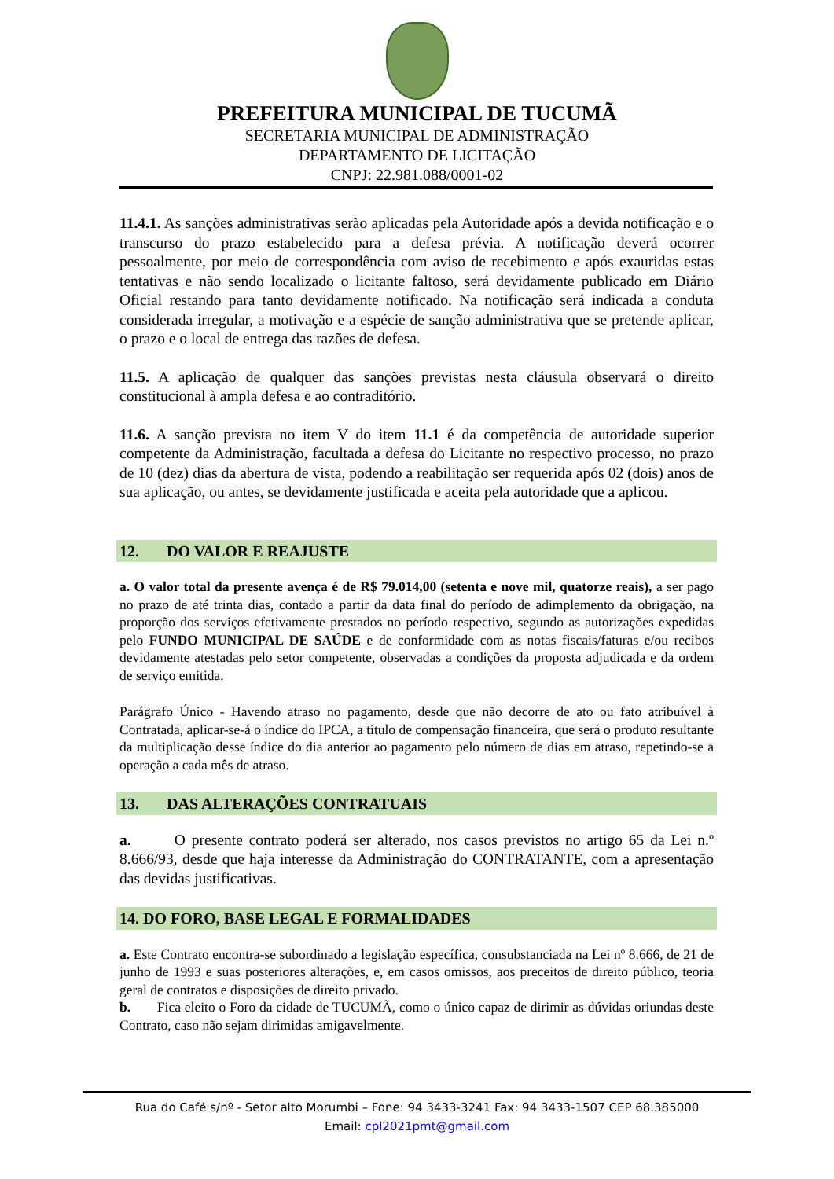PREFEITURA MUNICIPAL DE TUCUMÃ
SECRETARIA MUNICIPAL DE ADMINISTRAÇÃO
DEPARTAMENTO DE LICITAÇÃO
CNPJ: 22.981.088/0001-02
11.4.1. As sanções administrativas serão aplicadas pela Autoridade após a devida notificação e o transcurso do prazo estabelecido para a defesa prévia. A notificação deverá ocorrer pessoalmente, por meio de correspondência com aviso de recebimento e após exauridas estas tentativas e não sendo localizado o licitante faltoso, será devidamente publicado em Diário Oficial restando para tanto devidamente notificado. Na notificação será indicada a conduta considerada irregular, a motivação e a espécie de sanção administrativa que se pretende aplicar, o prazo e o local de entrega das razões de defesa.
11.5. A aplicação de qualquer das sanções previstas nesta cláusula observará o direito constitucional à ampla defesa e ao contraditório.
11.6. A sanção prevista no item V do item 11.1 é da competência de autoridade superior competente da Administração, facultada a defesa do Licitante no respectivo processo, no prazo de 10 (dez) dias da abertura de vista, podendo a reabilitação ser requerida após 02 (dois) anos de sua aplicação, ou antes, se devidamente justificada e aceita pela autoridade que a aplicou.
12. DO VALOR E REAJUSTE
a. O valor total da presente avença é de R$ 79.014,00 (setenta e nove mil, quatorze reais), a ser pago no prazo de até trinta dias, contado a partir da data final do período de adimplemento da obrigação, na proporção dos serviços efetivamente prestados no período respectivo, segundo as autorizações expedidas pelo FUNDO MUNICIPAL DE SAÚDE e de conformidade com as notas fiscais/faturas e/ou recibos devidamente atestadas pelo setor competente, observadas a condições da proposta adjudicada e da ordem de serviço emitida.
Parágrafo Único - Havendo atraso no pagamento, desde que não decorre de ato ou fato atribuível à Contratada, aplicar-se-á o índice do IPCA, a título de compensação financeira, que será o produto resultante da multiplicação desse índice do dia anterior ao pagamento pelo número de dias em atraso, repetindo-se a operação a cada mês de atraso.
13. DAS ALTERAÇÕES CONTRATUAIS
a. O presente contrato poderá ser alterado, nos casos previstos no artigo 65 da Lei n.º 8.666/93, desde que haja interesse da Administração do CONTRATANTE, com a apresentação das devidas justificativas.
14. DO FORO, BASE LEGAL E FORMALIDADES
a. Este Contrato encontra-se subordinado a legislação específica, consubstanciada na Lei nº 8.666, de 21 de junho de 1993 e suas posteriores alterações, e, em casos omissos, aos preceitos de direito público, teoria geral de contratos e disposições de direito privado.
b. Fica eleito o Foro da cidade de TUCUMÃ, como o único capaz de dirimir as dúvidas oriundas deste Contrato, caso não sejam dirimidas amigavelmente.
Rua do Café s/nº - Setor alto Morumbi – Fone: 94 3433-3241 Fax: 94 3433-1507 CEP 68.385000
Email: cpl2021pmt@gmail.com